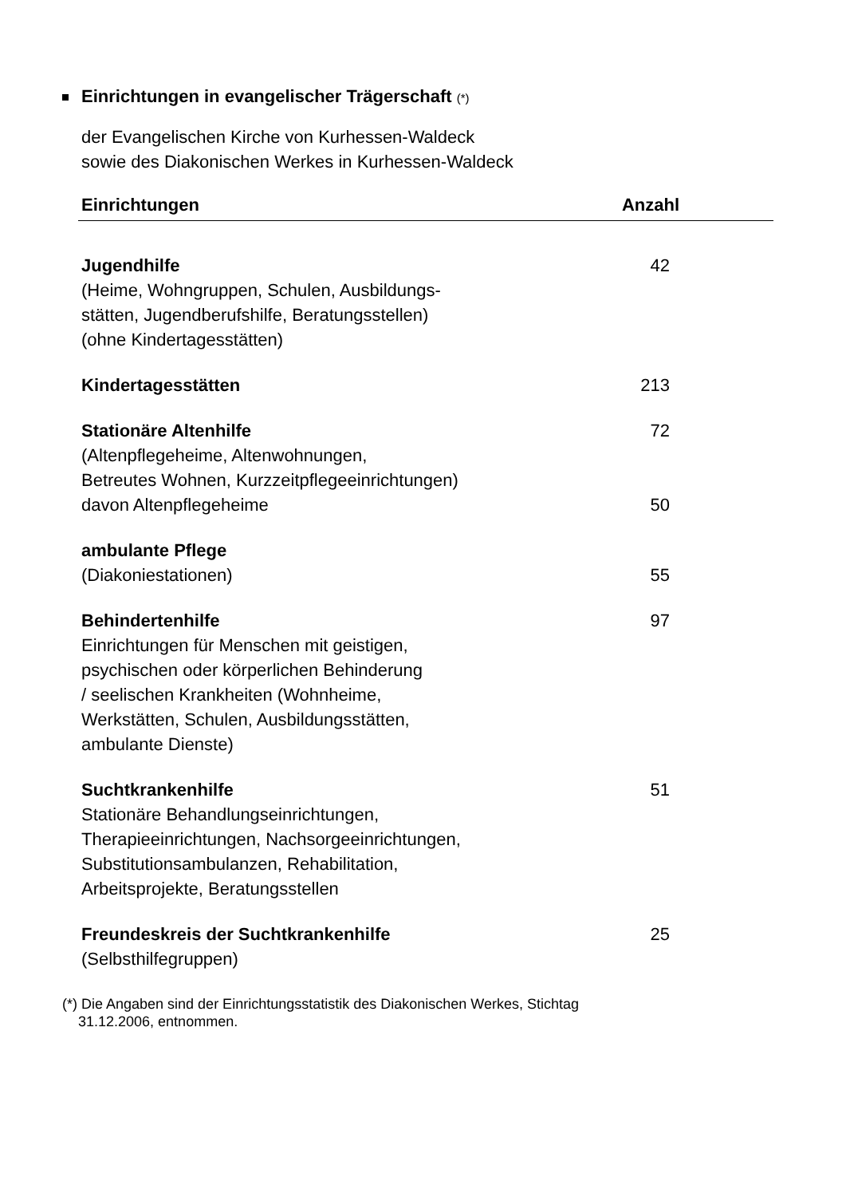Einrichtungen in evangelischer Trägerschaft (*)
der Evangelischen Kirche von Kurhessen-Waldeck
sowie des Diakonischen Werkes in Kurhessen-Waldeck
| Einrichtungen | Anzahl |
| --- | --- |
| Jugendhilfe (Heime, Wohngruppen, Schulen, Ausbildungs- stätten, Jugendberufshilfe, Beratungsstellen) (ohne Kindertagesstätten) | 42 |
| Kindertagesstätten | 213 |
| Stationäre Altenhilfe (Altenpflegeheime, Altenwohnungen, Betreutes Wohnen, Kurzzeitpflegeeinrichtungen) | 72 |
| davon Altenpflegeheime | 50 |
| ambulante Pflege | |
| (Diakoniestationen) | 55 |
| Behindertenhilfe Einrichtungen für Menschen mit geistigen, psychischen oder körperlichen Behinderung / seelischen Krankheiten (Wohnheime, Werkstätten, Schulen, Ausbildungsstätten, ambulante Dienste) | 97 |
| Suchtkrankenhilfe Stationäre Behandlungseinrichtungen, Therapieeinrichtungen, Nachsorgeeinrichtungen, Substitutionsambulanzen, Rehabilitation, Arbeitsprojekte, Beratungsstellen | 51 |
| Freundeskreis der Suchtkrankenhilfe (Selbsthilfegruppen) | 25 |
(*) Die Angaben sind der Einrichtungsstatistik des Diakonischen Werkes, Stichtag
31.12.2006, entnommen.